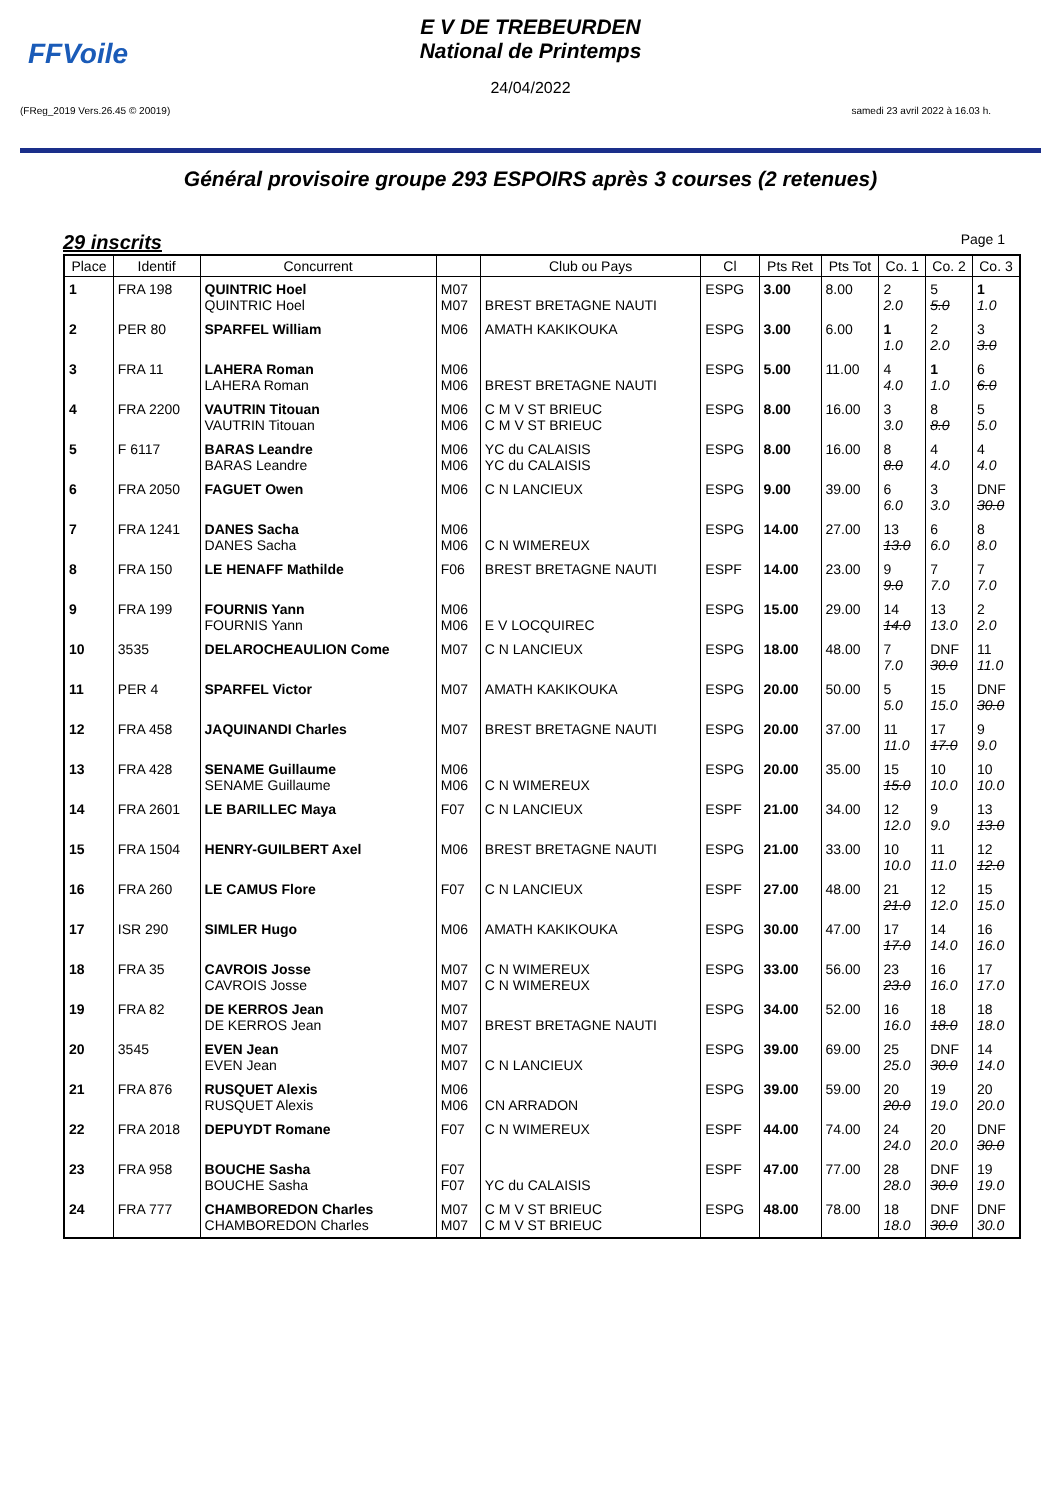FFVoile
E V DE TREBEURDEN
National de Printemps
24/04/2022
(FReg_2019 Vers.26.45 © 20019) samedi 23 avril 2022 à 16.03 h.
Général provisoire groupe 293 ESPOIRS après 3 courses (2 retenues)
29 inscrits Page 1
| Place | Identif | Concurrent | | Club ou Pays | Cl | Pts Ret | Pts Tot | Co. 1 | Co. 2 | Co. 3 |
| --- | --- | --- | --- | --- | --- | --- | --- | --- | --- | --- |
| 1 | FRA 198 | QUINTRIC Hoel QUINTRIC Hoel | M07 M07 | BREST BRETAGNE NAUTI | ESPG | 3.00 | 8.00 | 2 2.0 | 5 5.0 | 1 1.0 |
| 2 | PER 80 | SPARFEL William | M06 | AMATH KAKIKOUKA | ESPG | 3.00 | 6.00 | 1 1.0 | 2 2.0 | 3 3.0 |
| 3 | FRA 11 | LAHERA Roman LAHERA Roman | M06 M06 | BREST BRETAGNE NAUTI | ESPG | 5.00 | 11.00 | 4 4.0 | 1 1.0 | 6 6.0 |
| 4 | FRA 2200 | VAUTRIN Titouan VAUTRIN Titouan | M06 M06 | C M V ST BRIEUC C M V ST BRIEUC | ESPG | 8.00 | 16.00 | 3 3.0 | 8 8.0 | 5 5.0 |
| 5 | F 6117 | BARAS Leandre BARAS Leandre | M06 M06 | YC du CALAISIS YC du CALAISIS | ESPG | 8.00 | 16.00 | 8 8.0 | 4 4.0 | 4 4.0 |
| 6 | FRA 2050 | FAGUET Owen | M06 | C N LANCIEUX | ESPG | 9.00 | 39.00 | 6 6.0 | 3 3.0 | DNF 30.0 |
| 7 | FRA 1241 | DANES Sacha DANES Sacha | M06 M06 | C N WIMEREUX | ESPG | 14.00 | 27.00 | 13 13.0 | 6 6.0 | 8 8.0 |
| 8 | FRA 150 | LE HENAFF Mathilde | F06 | BREST BRETAGNE NAUTI | ESPF | 14.00 | 23.00 | 9 9.0 | 7 7.0 | 7 7.0 |
| 9 | FRA 199 | FOURNIS Yann FOURNIS Yann | M06 M06 | E V LOCQUIREC | ESPG | 15.00 | 29.00 | 14 14.0 | 13 13.0 | 2 2.0 |
| 10 | 3535 | DELAROCHEAULION Come | M07 | C N LANCIEUX | ESPG | 18.00 | 48.00 | 7 7.0 | DNF 30.0 | 11 11.0 |
| 11 | PER 4 | SPARFEL Victor | M07 | AMATH KAKIKOUKA | ESPG | 20.00 | 50.00 | 5 5.0 | 15 15.0 | DNF 30.0 |
| 12 | FRA 458 | JAQUINANDI Charles | M07 | BREST BRETAGNE NAUTI | ESPG | 20.00 | 37.00 | 11 11.0 | 17 17.0 | 9 9.0 |
| 13 | FRA 428 | SENAME Guillaume SENAME Guillaume | M06 M06 | C N WIMEREUX | ESPG | 20.00 | 35.00 | 15 15.0 | 10 10.0 | 10 10.0 |
| 14 | FRA 2601 | LE BARILLEC Maya | F07 | C N LANCIEUX | ESPF | 21.00 | 34.00 | 12 12.0 | 9 9.0 | 13 13.0 |
| 15 | FRA 1504 | HENRY-GUILBERT Axel | M06 | BREST BRETAGNE NAUTI | ESPG | 21.00 | 33.00 | 10 10.0 | 11 11.0 | 12 12.0 |
| 16 | FRA 260 | LE CAMUS Flore | F07 | C N LANCIEUX | ESPF | 27.00 | 48.00 | 21 21.0 | 12 12.0 | 15 15.0 |
| 17 | ISR 290 | SIMLER Hugo | M06 | AMATH KAKIKOUKA | ESPG | 30.00 | 47.00 | 17 17.0 | 14 14.0 | 16 16.0 |
| 18 | FRA 35 | CAVROIS Josse CAVROIS Josse | M07 M07 | C N WIMEREUX C N WIMEREUX | ESPG | 33.00 | 56.00 | 23 23.0 | 16 16.0 | 17 17.0 |
| 19 | FRA 82 | DE KERROS Jean DE KERROS Jean | M07 M07 | BREST BRETAGNE NAUTI | ESPG | 34.00 | 52.00 | 16 16.0 | 18 18.0 | 18 18.0 |
| 20 | 3545 | EVEN Jean EVEN Jean | M07 M07 | C N LANCIEUX | ESPG | 39.00 | 69.00 | 25 25.0 | DNF 30.0 | 14 14.0 |
| 21 | FRA 876 | RUSQUET Alexis RUSQUET Alexis | M06 M06 | CN ARRADON | ESPG | 39.00 | 59.00 | 20 20.0 | 19 19.0 | 20 20.0 |
| 22 | FRA 2018 | DEPUYDT Romane | F07 | C N WIMEREUX | ESPF | 44.00 | 74.00 | 24 24.0 | 20 20.0 | DNF 30.0 |
| 23 | FRA 958 | BOUCHE Sasha BOUCHE Sasha | F07 F07 | YC du CALAISIS | ESPF | 47.00 | 77.00 | 28 28.0 | DNF 30.0 | 19 19.0 |
| 24 | FRA 777 | CHAMBOREDON Charles CHAMBOREDON Charles | M07 M07 | C M V ST BRIEUC C M V ST BRIEUC | ESPG | 48.00 | 78.00 | 18 18.0 | DNF 30.0 | DNF 30.0 |